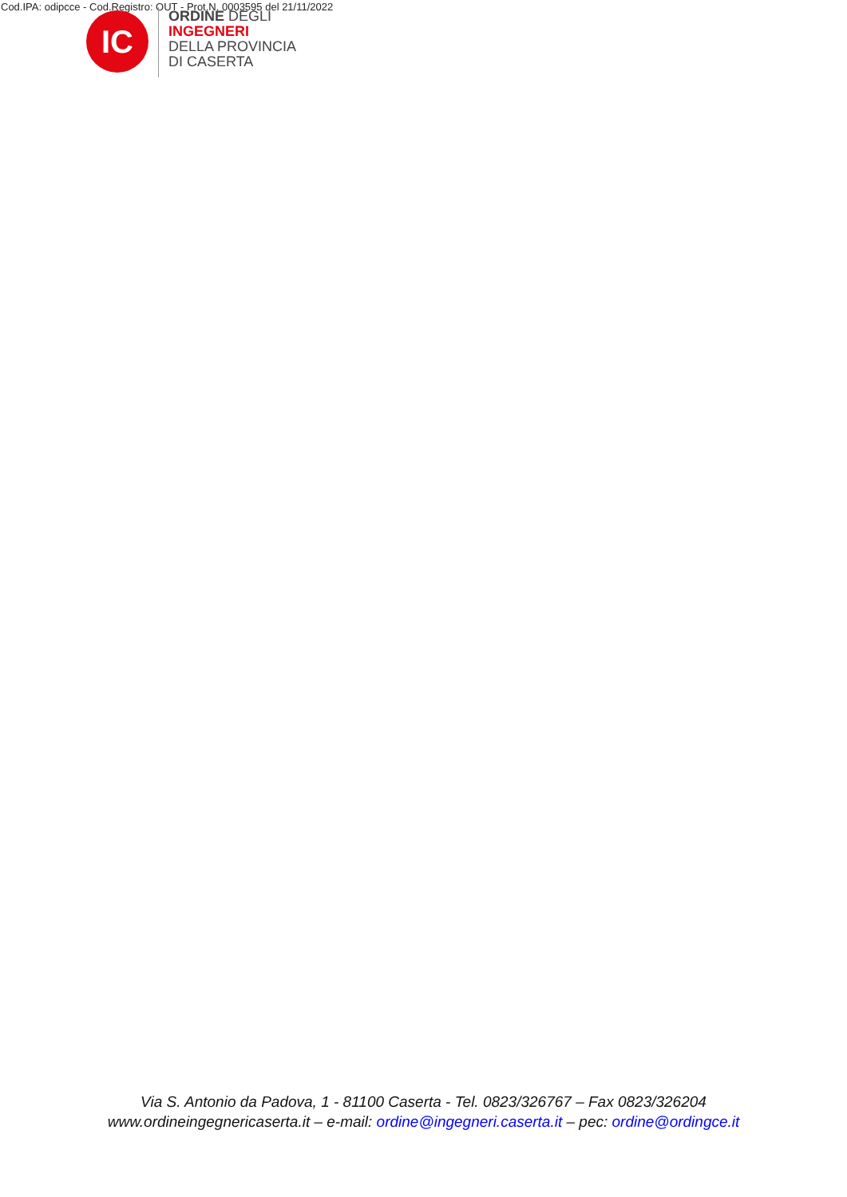Cod.IPA: odipcce - Cod.Registro: OUT - Prot.N. 0003595 del 21/11/2022
IC
ORDINE DEGLI
INGEGNERI
DELLA PROVINCIA
DI CASERTA
Via S. Antonio da Padova, 1 - 81100 Caserta - Tel. 0823/326767 – Fax 0823/326204
www.ordineingegnericaserta.it – e-mail: ordine@ingegneri.caserta.it – pec: ordine@ordingce.it